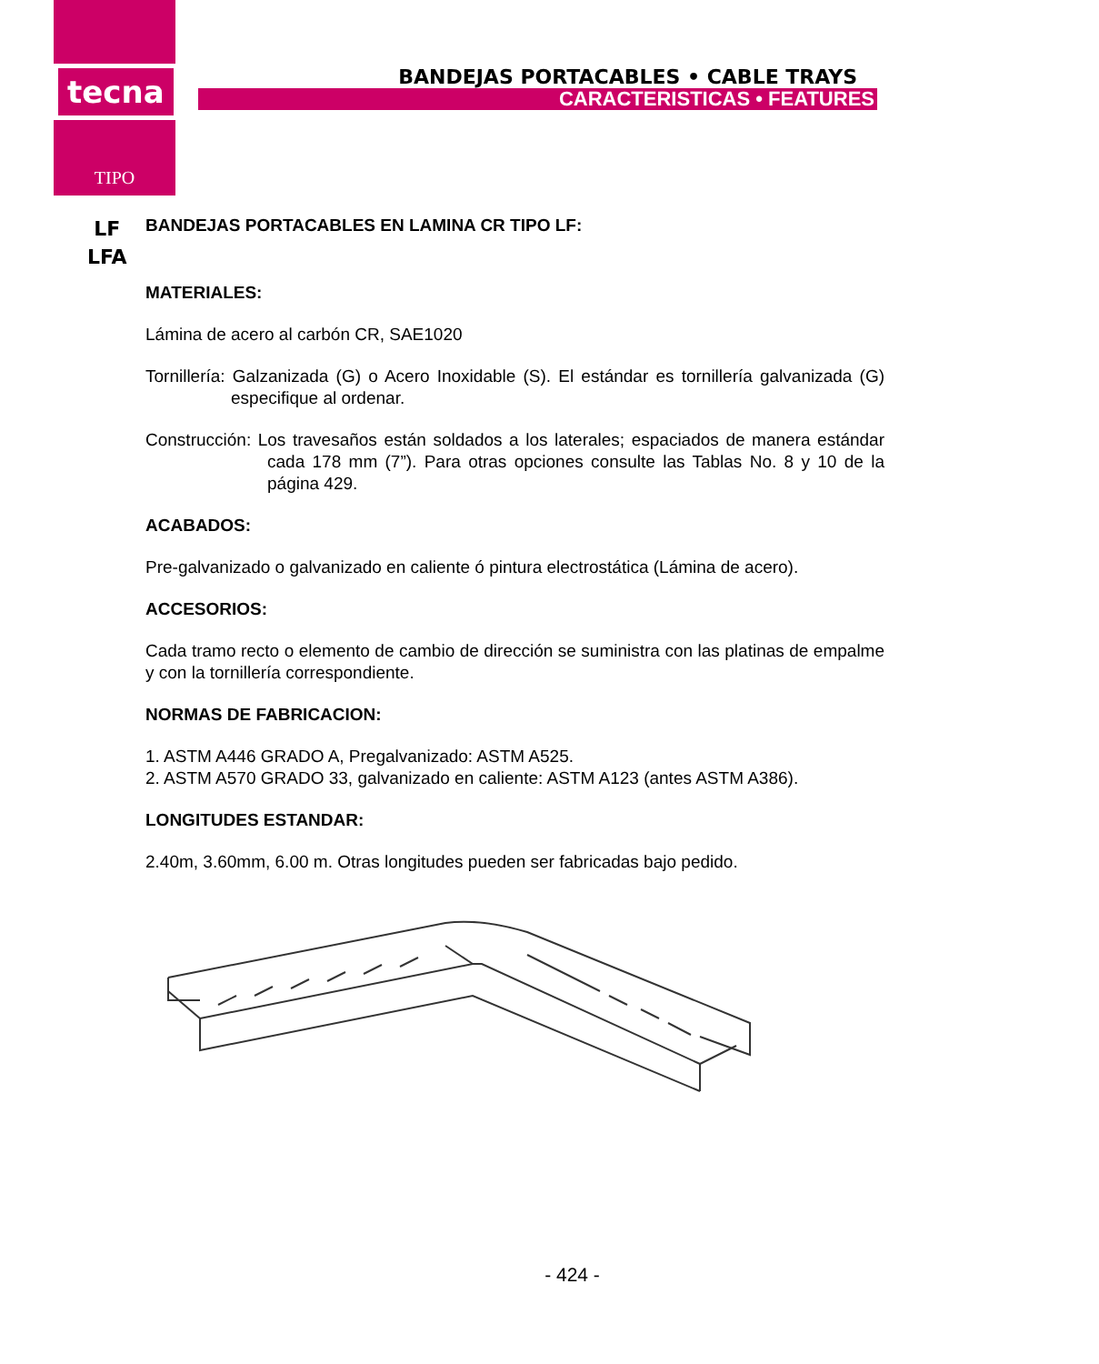tecna
TIPO
BANDEJAS PORTACABLES • CABLE TRAYS
CARACTERISTICAS • FEATURES
LF
LFA
BANDEJAS PORTACABLES EN LAMINA CR TIPO LF:
MATERIALES:
Lámina de acero al carbón CR, SAE1020
Tornillería: Galzanizada (G) o Acero Inoxidable (S). El estándar es tornillería galvanizada (G) especifique al ordenar.
Construcción: Los travesaños están soldados a los laterales; espaciados de manera estándar cada 178 mm (7”). Para otras opciones consulte las Tablas No. 8 y 10 de la página 429.
ACABADOS:
Pre-galvanizado o galvanizado en caliente ó pintura electrostática (Lámina de acero).
ACCESORIOS:
Cada tramo recto o elemento de cambio de dirección se suministra con las platinas de empalme y con la tornillería correspondiente.
NORMAS DE FABRICACION:
1. ASTM A446 GRADO A, Pregalvanizado: ASTM A525.
2. ASTM A570 GRADO 33, galvanizado en caliente: ASTM A123 (antes ASTM A386).
LONGITUDES ESTANDAR:
2.40m, 3.60mm, 6.00 m. Otras longitudes pueden ser fabricadas bajo pedido.
- 424 -